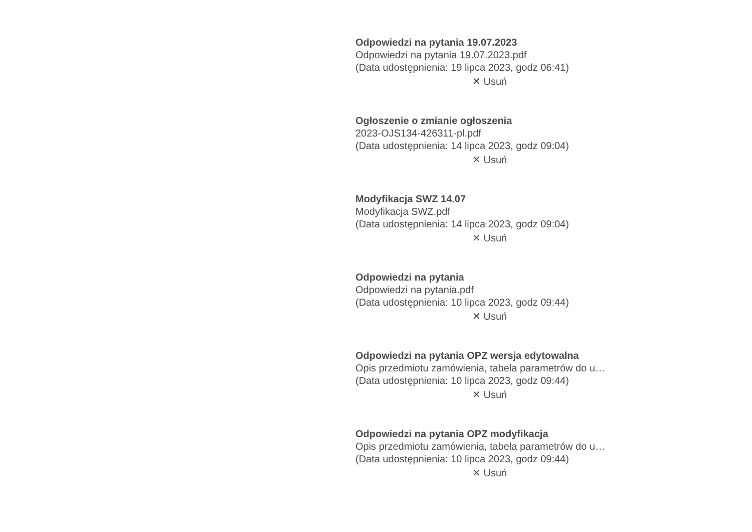Odpowiedzi na pytania 19.07.2023
Odpowiedzi na pytania 19.07.2023.pdf
(Data udostępnienia: 19 lipca 2023, godz 06:41)
✕ Usuń
Ogłoszenie o zmianie ogłoszenia
2023-OJS134-426311-pl.pdf
(Data udostępnienia: 14 lipca 2023, godz 09:04)
✕ Usuń
Modyfikacja SWZ 14.07
Modyfikacja SWZ.pdf
(Data udostępnienia: 14 lipca 2023, godz 09:04)
✕ Usuń
Odpowiedzi na pytania
Odpowiedzi na pytania.pdf
(Data udostępnienia: 10 lipca 2023, godz 09:44)
✕ Usuń
Odpowiedzi na pytania OPZ wersja edytowalna
Opis przedmiotu zamówienia, tabela parametrów do u…
(Data udostępnienia: 10 lipca 2023, godz 09:44)
✕ Usuń
Odpowiedzi na pytania OPZ modyfikacja
Opis przedmiotu zamówienia, tabela parametrów do u…
(Data udostępnienia: 10 lipca 2023, godz 09:44)
✕ Usuń